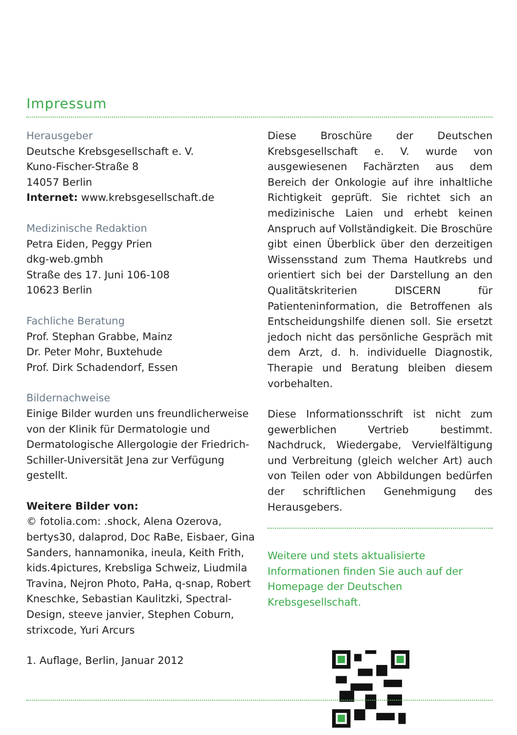Impressum
Herausgeber
Deutsche Krebsgesellschaft e. V.
Kuno-Fischer-Straße 8
14057 Berlin
Internet: www.krebsgesellschaft.de
Medizinische Redaktion
Petra Eiden, Peggy Prien
dkg-web.gmbh
Straße des 17. Juni 106-108
10623 Berlin
Fachliche Beratung
Prof. Stephan Grabbe, Mainz
Dr. Peter Mohr, Buxtehude
Prof. Dirk Schadendorf, Essen
Bildernachweise
Einige Bilder wurden uns freundlicherweise von der Klinik für Dermatologie und Dermatologische Allergologie der Friedrich-Schiller-Universität Jena zur Verfügung gestellt.
Weitere Bilder von:
© fotolia.com: .shock, Alena Ozerova, bertys30, dalaprod, Doc RaBe, Eisbaer, Gina Sanders, hannamonika, ineula, Keith Frith, kids.4pictures, Krebsliga Schweiz, Liudmila Travina, Nejron Photo, PaHa, q-snap, Robert Kneschke, Sebastian Kaulitzki, Spectral-Design, steeve janvier, Stephen Coburn, strixcode, Yuri Arcurs
1. Auflage, Berlin, Januar 2012
Diese Broschüre der Deutschen Krebsgesellschaft e. V. wurde von ausgewiesenen Fachärzten aus dem Bereich der Onkologie auf ihre inhaltliche Richtigkeit geprüft. Sie richtet sich an medizinische Laien und erhebt keinen Anspruch auf Vollständigkeit. Die Broschüre gibt einen Überblick über den derzeitigen Wissensstand zum Thema Hautkrebs und orientiert sich bei der Darstellung an den Qualitätskriterien DISCERN für Patienteninformation, die Betroffenen als Entscheidungshilfe dienen soll. Sie ersetzt jedoch nicht das persönliche Gespräch mit dem Arzt, d. h. individuelle Diagnostik, Therapie und Beratung bleiben diesem vorbehalten.
Diese Informationsschrift ist nicht zum gewerblichen Vertrieb bestimmt. Nachdruck, Wiedergabe, Vervielfältigung und Verbreitung (gleich welcher Art) auch von Teilen oder von Abbildungen bedürfen der schriftlichen Genehmigung des Herausgebers.
Weitere und stets aktualisierte Informationen finden Sie auch auf der Homepage der Deutschen Krebsgesellschaft.